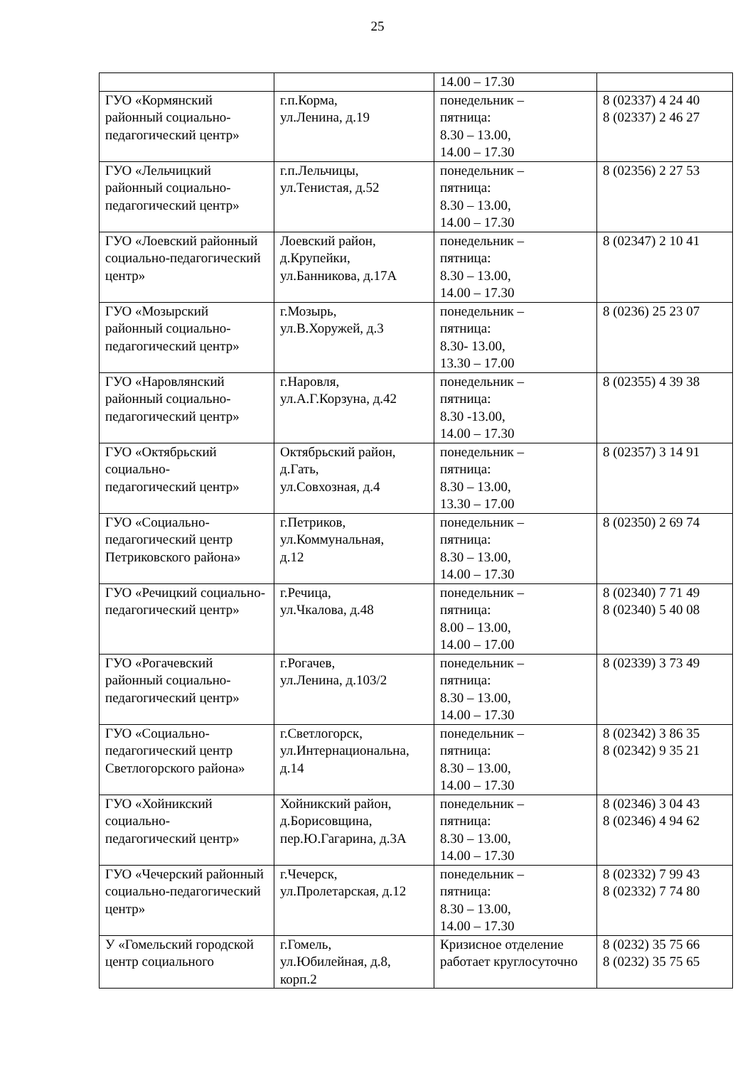25
| | | 14.00 – 17.30 | |
| ГУО «Кормянский районный социально-педагогический центр» | г.п.Корма, ул.Ленина, д.19 | понедельник – пятница: 8.30 – 13.00, 14.00 – 17.30 | 8 (02337) 4 24 40 8 (02337) 2 46 27 |
| ГУО «Лельчицкий районный социально-педагогический центр» | г.п.Лельчицы, ул.Тенистая, д.52 | понедельник – пятница: 8.30 – 13.00, 14.00 – 17.30 | 8 (02356) 2 27 53 |
| ГУО «Лоевский районный социально-педагогический центр» | Лоевский район, д.Крупейки, ул.Банникова, д.17А | понедельник – пятница: 8.30 – 13.00, 14.00 – 17.30 | 8 (02347) 2 10 41 |
| ГУО «Мозырский районный социально-педагогический центр» | г.Мозырь, ул.В.Хоружей, д.3 | понедельник – пятница: 8.30- 13.00, 13.30 – 17.00 | 8 (0236) 25 23 07 |
| ГУО «Наровлянский районный социально-педагогический центр» | г.Наровля, ул.А.Г.Корзуна, д.42 | понедельник – пятница: 8.30 -13.00, 14.00 – 17.30 | 8 (02355) 4 39 38 |
| ГУО «Октябрьский социально- педагогический центр» | Октябрьский район, д.Гать, ул.Совхозная, д.4 | понедельник – пятница: 8.30 – 13.00, 13.30 – 17.00 | 8 (02357) 3 14 91 |
| ГУО «Социально-педагогический центр Петриковского района» | г.Петриков, ул.Коммунальная, д.12 | понедельник – пятница: 8.30 – 13.00, 14.00 – 17.30 | 8 (02350) 2 69 74 |
| ГУО «Речицкий социально- педагогический центр» | г.Речица, ул.Чкалова, д.48 | понедельник – пятница: 8.00 – 13.00, 14.00 – 17.00 | 8 (02340) 7 71 49 8 (02340) 5 40 08 |
| ГУО «Рогачевский районный социально-педагогический центр» | г.Рогачев, ул.Ленина, д.103/2 | понедельник – пятница: 8.30 – 13.00, 14.00 – 17.30 | 8 (02339) 3 73 49 |
| ГУО «Социально-педагогический центр Светлогорского района» | г.Светлогорск, ул.Интернациональна, д.14 | понедельник – пятница: 8.30 – 13.00, 14.00 – 17.30 | 8 (02342) 3 86 35 8 (02342) 9 35 21 |
| ГУО «Хойникский социально- педагогический центр» | Хойникский район, д.Борисовщина, пер.Ю.Гагарина, д.3А | понедельник – пятница: 8.30 – 13.00, 14.00 – 17.30 | 8 (02346) 3 04 43 8 (02346) 4 94 62 |
| ГУО «Чечерский районный социально-педагогический центр» | г.Чечерск, ул.Пролетарская, д.12 | понедельник – пятница: 8.30 – 13.00, 14.00 – 17.30 | 8 (02332) 7 99 43 8 (02332) 7 74 80 |
| У «Гомельский городской центр социального | г.Гомель, ул.Юбилейная, д.8, корп.2 | Кризисное отделение работает круглосуточно | 8 (0232) 35 75 66 8 (0232) 35 75 65 |